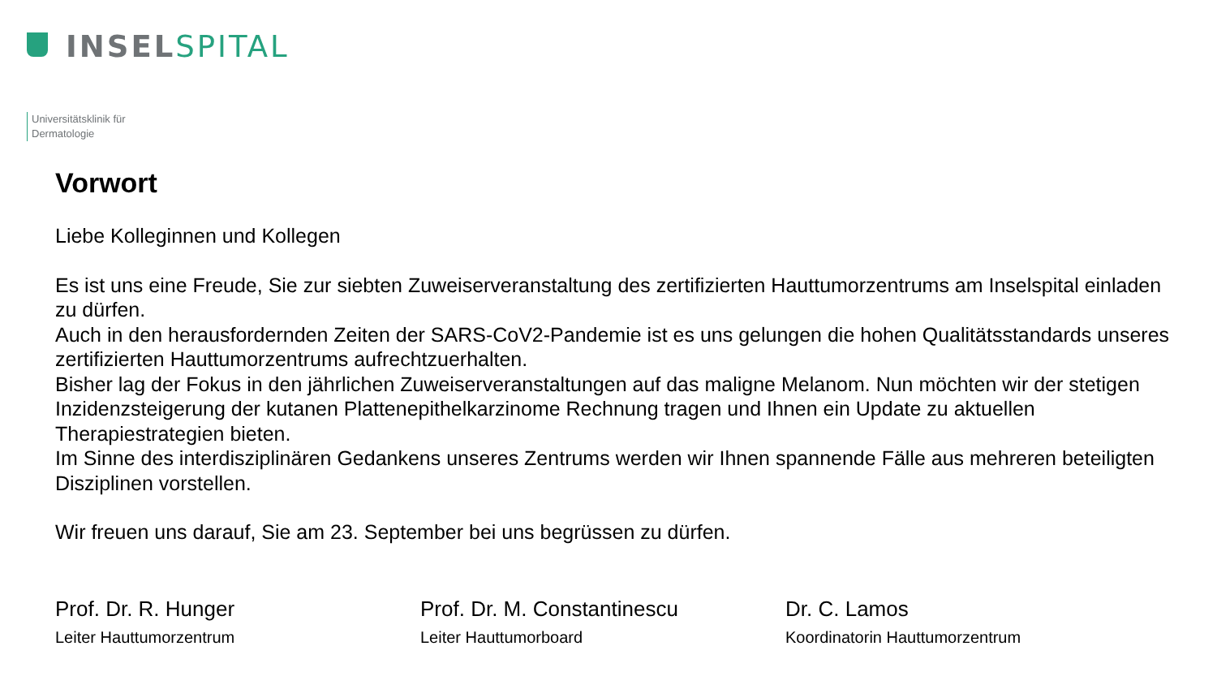INSEL SPITAL
Universitätsklinik für
Dermatologie
Vorwort
Liebe Kolleginnen und Kollegen
Es ist uns eine Freude, Sie zur siebten Zuweiserveranstaltung des zertifizierten Hauttumorzentrums am Inselspital einladen zu dürfen.
Auch in den herausfordernden Zeiten der SARS-CoV2-Pandemie ist es uns gelungen die hohen Qualitätsstandards unseres zertifizierten Hauttumorzentrums aufrechtzuerhalten.
Bisher lag der Fokus in den jährlichen Zuweiserveranstaltungen auf das maligne Melanom. Nun möchten wir der stetigen Inzidenzsteigerung der kutanen Plattenepithelkarzinome Rechnung tragen und Ihnen ein Update zu aktuellen Therapiestrategien bieten.
Im Sinne des interdisziplinären Gedankens unseres Zentrums werden wir Ihnen spannende Fälle aus mehreren beteiligten Disziplinen vorstellen.
Wir freuen uns darauf, Sie am 23. September bei uns begrüssen zu dürfen.
Prof. Dr. R. Hunger
Leiter Hauttumorzentrum
Prof. Dr. M. Constantinescu
Leiter Hauttumorboard
Dr. C. Lamos
Koordinatorin Hauttumorzentrum